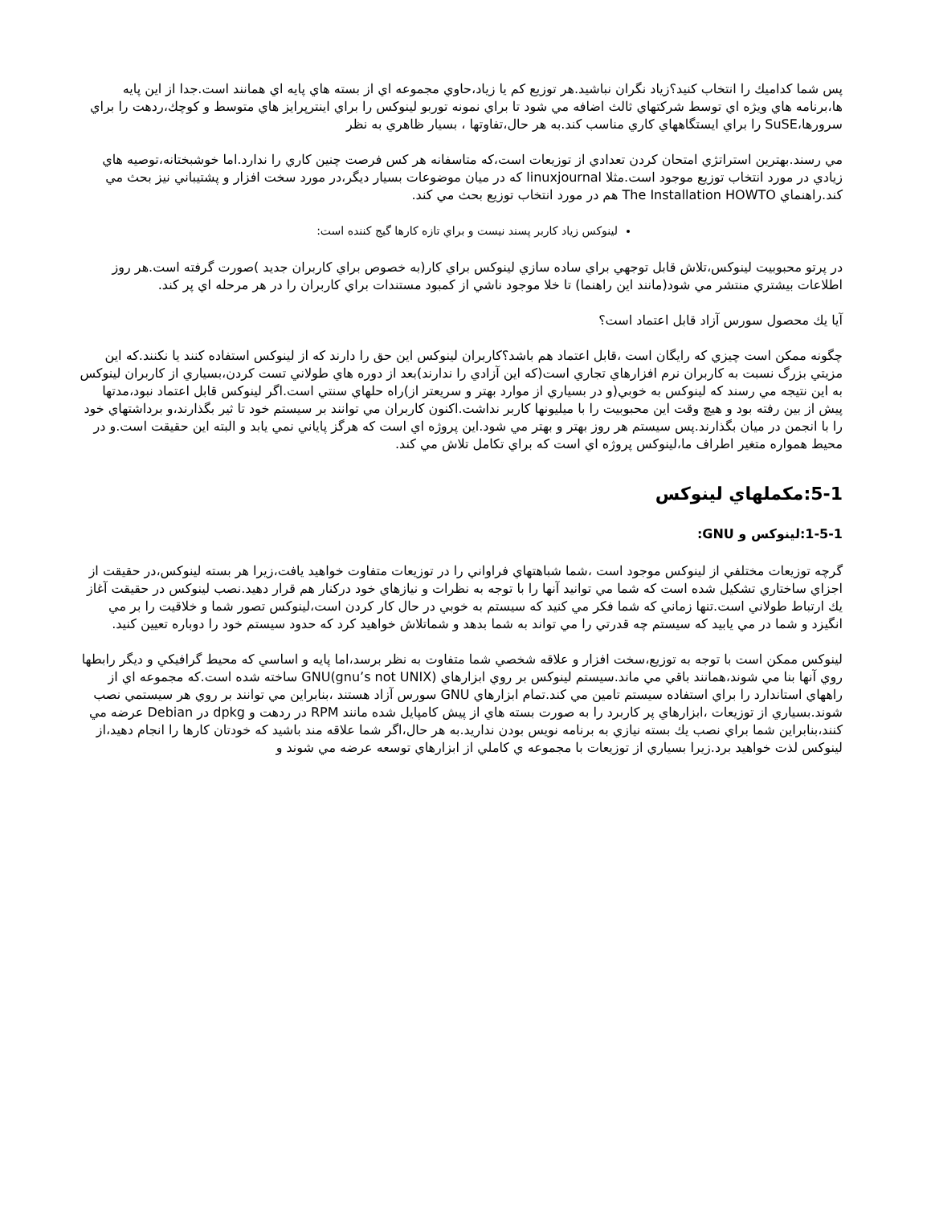پس شما كداميك را انتخاب كنيد؟زياد نگران نباشيد.هر توزيع كم يا زياد،حاوي مجموعه اي از بسته هاي پايه اي همانند است.جدا از اين پايه ها،برنامه هاي ويژه اي توسط شركتهاي ثالث اضافه مي شود تا براي نمونه توربو لينوكس را براي اينترپرايز هاي متوسط و كوچك،ردهت را براي سرورها،SuSE را براي ايستگاههاي كاري مناسب كند.به هر حال،تفاوتها ، بسيار ظاهري به نظر
مي رسند.بهترين استراتژي امتحان كردن تعدادي از توزيعات است،كه متاسفانه هر كس فرصت چنين كاري را ندارد.اما خوشبختانه،توصيه هاي زيادي در مورد انتخاب توزيع موجود است.مثلا linuxjournal كه در ميان موضوعات بسيار ديگر،در مورد سخت افزار و پشتيباني نيز بحث مي كند.راهنماي The Installation HOWTO هم در مورد انتخاب توزيع بحث مي كند.
لينوكس زياد كاربر پسند نيست و براي تازه كارها گيج كننده است:
در پرتو محبوبيت لينوكس،تلاش قابل توجهي براي ساده سازي لينوكس براي كار(به خصوص براي كاربران جديد )صورت گرفته است.هر روز اطلاعات بيشتري منتشر مي شود(مانند اين راهنما) تا خلا موجود ناشي از كمبود مستندات براي كاربران را در هر مرحله اي پر كند.
آيا يك محصول سورس آزاد قابل اعتماد است؟
چگونه ممكن است چيزي كه رايگان است ،قابل اعتماد هم باشد؟كاربران لينوكس اين حق را دارند كه از لينوكس استفاده كنند يا نكنند.كه اين مزيتي بزرگ نسبت به كاربران نرم افزارهاي تجاري است(كه اين آزادي را ندارند)بعد از دوره هاي طولاني تست كردن،بسياري از كاربران لينوكس به اين نتيجه مي رسند كه لينوكس به خوبي(و در بسياري از موارد بهتر و سريعتر از)راه حلهاي سنتي است.اگر لينوكس قابل اعتماد نبود،مدتها پيش از بين رفته بود و هيچ وقت اين محبوبيت را با ميليونها كاربر نداشت.اكنون كاربران مي توانند بر سيستم خود تا ثير بگذارند،و برداشتهاي خود را با انجمن در ميان بگذارند.پس سيستم هر روز بهتر و بهتر مي شود.اين پروژه اي است كه هرگز پاياني نمي يابد و البته اين حقيقت است.و در محيط همواره متغير اطراف ما،لينوكس پروژه اي است كه براي تكامل تلاش مي كند.
5-1:مكملهاي لينوكس
1-5-1:لينوكس و GNU:
گرچه توزيعات مختلفي از لينوكس موجود است ،شما شباهتهاي فراواني را در توزيعات متفاوت خواهيد يافت،زيرا هر بسته لينوكس،در حقيقت از اجزاي ساختاري تشكيل شده است كه شما مي توانيد آنها را با توجه به نظرات و نيازهاي خود دركنار هم قرار دهيد.نصب لينوكس در حقيقت آغاز يك ارتباط طولاني است.تنها زماني كه شما فكر مي كنيد كه سيستم به خوبي در حال كار كردن است،لينوكس تصور شما و خلاقيت را بر مي انگيزد و شما در مي يابيد كه سيستم چه قدرتي را مي تواند به شما بدهد و شماتلاش خواهيد كرد كه حدود سيستم خود را دوباره تعيين كنيد.
لينوكس ممكن است با توجه به توزيع،سخت افزار و علاقه شخصي شما متفاوت به نظر برسد،اما پايه و اساسي كه محيط گرافيكي و ديگر رابطها روي آنها بنا مي شوند،همانند باقي مي ماند.سيستم لينوكس بر روي ابزارهاي GNU(gnu’s not UNIX) ساخته شده است.كه مجموعه اي از راههاي استاندارد را براي استفاده سيستم تامين مي كند.تمام ابزارهاي GNU سورس آزاد هستند ،بنابراين مي توانند بر روي هر سيستمي نصب شوند.بسياري از توزيعات ،ابزارهاي پر كاربرد را به صورت بسته هاي از پيش كامپايل شده مانند RPM در ردهت و dpkg در Debian عرضه مي كنند،بنابراين شما براي نصب يك بسته نيازي به برنامه نويس بودن نداريد.به هر حال،اگر شما علاقه مند باشيد كه خودتان كارها را انجام دهيد،از لينوكس لذت خواهيد برد.زيرا بسياري از توزيعات با مجموعه ي كاملي از ابزارهاي توسعه عرضه مي شوند و